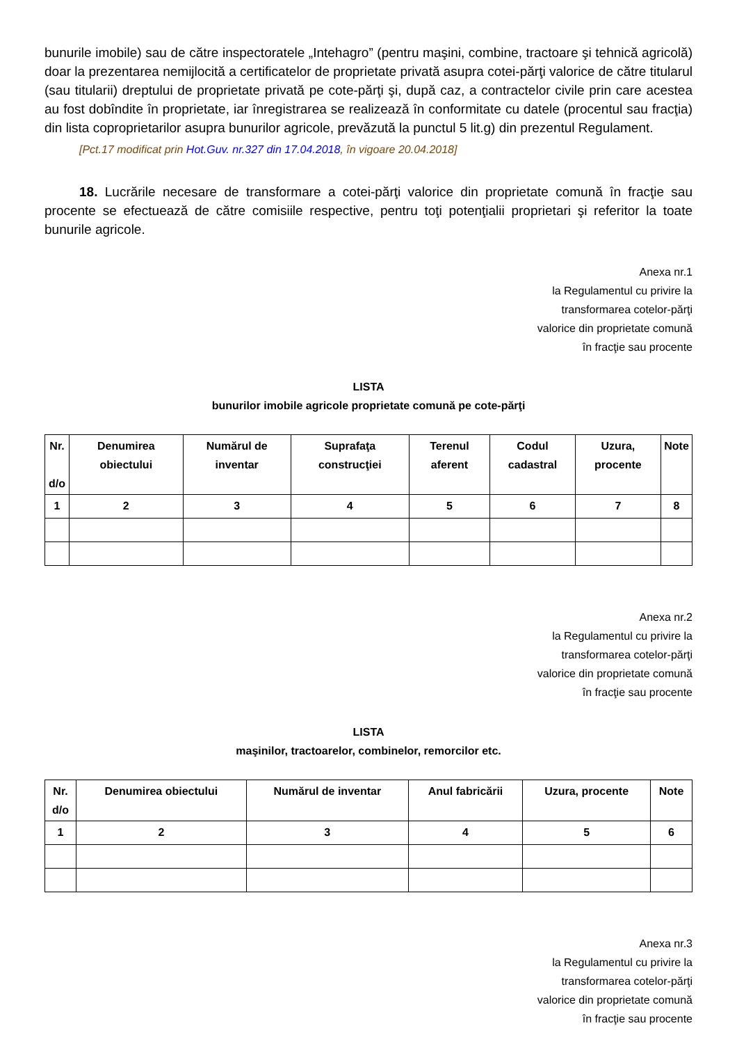bunurile imobile) sau de către inspectoratele „Intehagro” (pentru maşini, combine, tractoare şi tehnică agricolă) doar la prezentarea nemijlocită a certificatelor de proprietate privată asupra cotei-părţi valorice de către titularul (sau titularii) dreptului de proprietate privată pe cote-părţi şi, după caz, a contractelor civile prin care acestea au fost dobîndite în proprietate, iar înregistrarea se realizează în conformitate cu datele (procentul sau fracţia) din lista coproprietarilor asupra bunurilor agricole, prevăzută la punctul 5 lit.g) din prezentul Regulament.
[Pct.17 modificat prin Hot.Guv. nr.327 din 17.04.2018, în vigoare 20.04.2018]
18. Lucrările necesare de transformare a cotei-părţi valorice din proprietate comună în fracţie sau procente se efectuează de către comisiile respective, pentru toţi potenţialii proprietari şi referitor la toate bunurile agricole.
Anexa nr.1
la Regulamentul cu privire la
transformarea cotelor-părţi
valorice din proprietate comună
în fracţie sau procente
LISTA
bunurilor imobile agricole proprietate comună pe cote-părţi
| Nr. d/o | Denumirea obiectului | Numărul de inventar | Suprafaţa construcţiei | Terenul aferent | Codul cadastral | Uzura, procente | Note |
| --- | --- | --- | --- | --- | --- | --- | --- |
| 1 | 2 | 3 | 4 | 5 | 6 | 7 | 8 |
Anexa nr.2
la Regulamentul cu privire la
transformarea cotelor-părţi
valorice din proprietate comună
în fracţie sau procente
LISTA
maşinilor, tractoarelor, combinelor, remorcilor etc.
| Nr. d/o | Denumirea obiectului | Numărul de inventar | Anul fabricării | Uzura, procente | Note |
| --- | --- | --- | --- | --- | --- |
| 1 | 2 | 3 | 4 | 5 | 6 |
Anexa nr.3
la Regulamentul cu privire la
transformarea cotelor-părţi
valorice din proprietate comună
în fracţie sau procente